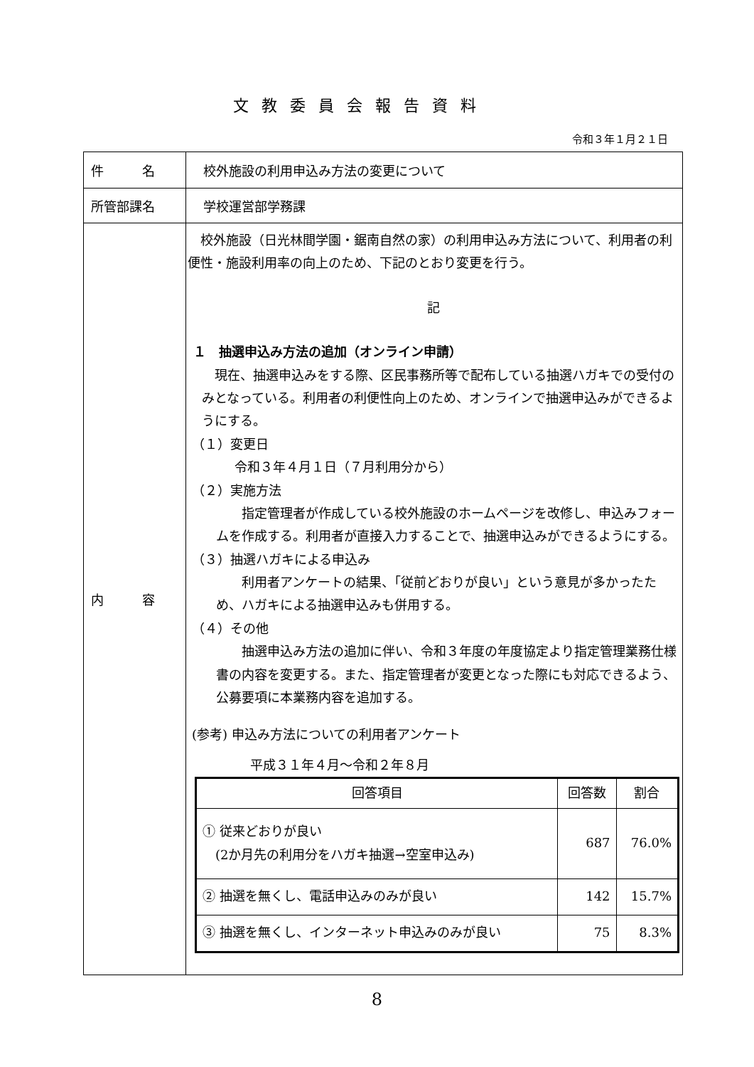文教委員会報告資料
令和３年１月２１日
| 件 名 | 校外施設の利用申込み方法の変更について |
| 所管部課名 | 学校運営部学務課 |
| 内 容 | 校外施設（日光林間学園・鋸南自然の家）の利用申込み方法について、利用者の利便性・施設利用率の向上のため、下記のとおり変更を行う。 記 １ 抽選申込み方法の追加（オンライン申請） 現在、抽選申込みをする際、区民事務所等で配布している抽選ハガキでの受付のみとなっている。利用者の利便性向上のため、オンラインで抽選申込みができるようにする。 （１）変更日 令和３年４月１日（７月利用分から） （２）実施方法 指定管理者が作成している校外施設のホームページを改修し、申込みフォームを作成する。利用者が直接入力することで、抽選申込みができるようにする。 （３）抽選ハガキによる申込み 利用者アンケートの結果、「従前どおりが良い」という意見が多かったため、ハガキによる抽選申込みも併用する。 （４）その他 抽選申込み方法の追加に伴い、令和３年度の年度協定より指定管理業務仕様書の内容を変更する。また、指定管理者が変更となった際にも対応できるよう、公募要項に本業務内容を追加する。 (参考) 申込み方法についての利用者アンケート 平成３１年４月～令和２年８月 / 回答項目 / 回答数 / 割合 / / --- / --- / --- / / ① 従来どおりが良い (2か月先の利用分をハガキ抽選→空室申込み) / 687 / 76.0% / / ② 抽選を無くし、電話申込みのみが良い / 142 / 15.7% / / ③ 抽選を無くし、インターネット申込みのみが良い / 75 / 8.3% / |
8